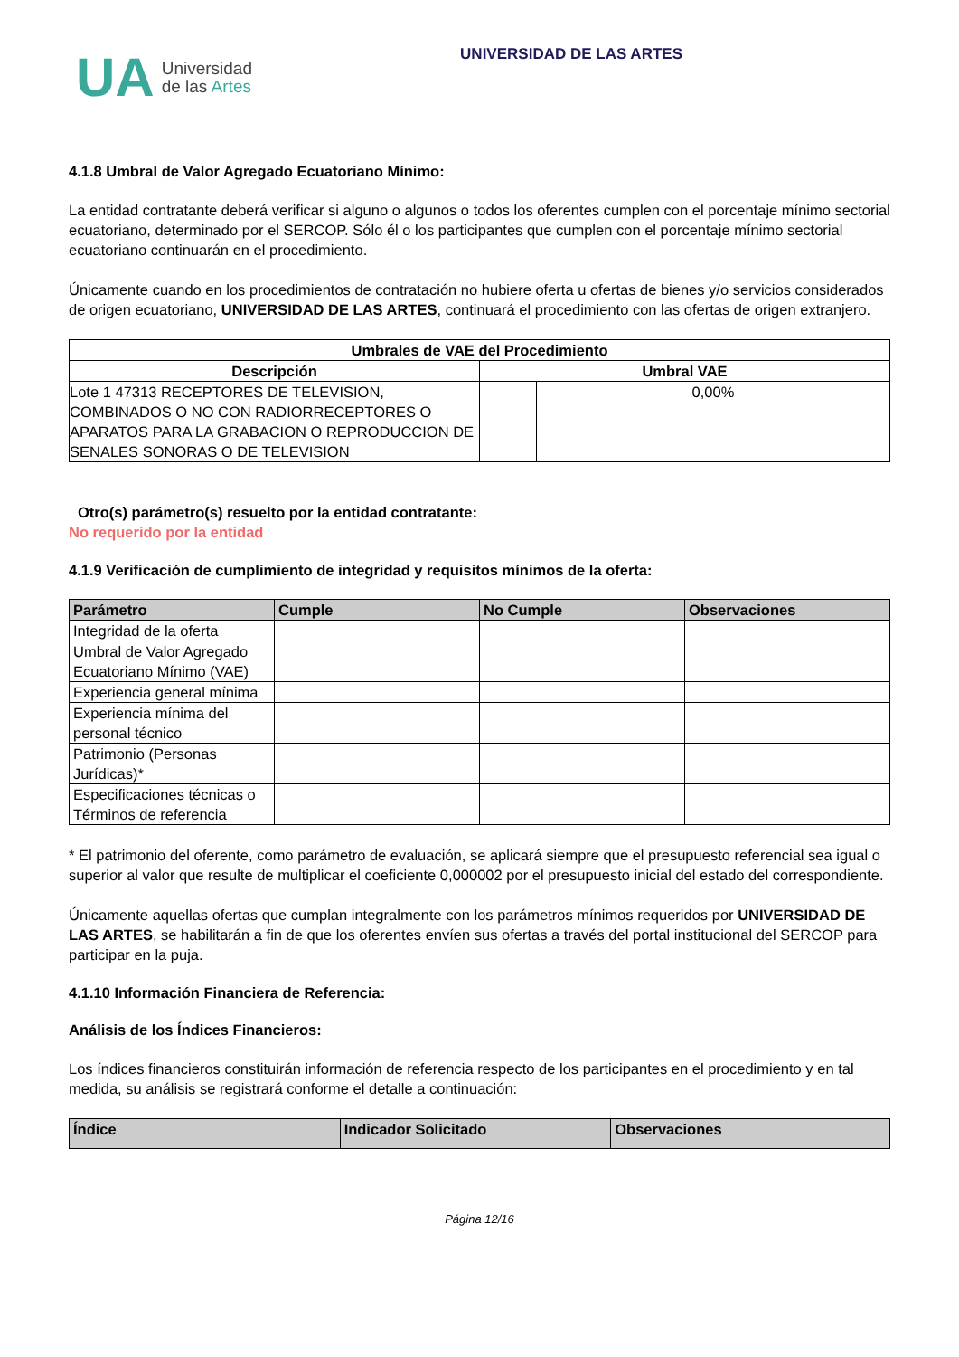UA
Universidad
de las Artes
UNIVERSIDAD DE LAS ARTES
4.1.8 Umbral de Valor Agregado Ecuatoriano Mínimo:
La entidad contratante deberá verificar si alguno o algunos o todos los oferentes cumplen con el porcentaje mínimo sectorial ecuatoriano, determinado por el SERCOP. Sólo él o los participantes que cumplen con el porcentaje mínimo sectorial ecuatoriano continuarán en el procedimiento.
Únicamente cuando en los procedimientos de contratación no hubiere oferta u ofertas de bienes y/o servicios considerados de origen ecuatoriano, UNIVERSIDAD DE LAS ARTES, continuará el procedimiento con las ofertas de origen extranjero.
| Umbrales de VAE del Procedimiento | | |
| --- | --- | --- |
| Descripción | Umbral VAE | |
| Lote 1 47313 RECEPTORES DE TELEVISION, COMBINADOS O NO CON RADIORRECEPTORES O APARATOS PARA LA GRABACION O REPRODUCCION DE SENALES SONORAS O DE TELEVISION | | 0,00% |
Otro(s) parámetro(s) resuelto por la entidad contratante:
No requerido por la entidad
4.1.9 Verificación de cumplimiento de integridad y requisitos mínimos de la oferta:
| Parámetro | Cumple | No Cumple | Observaciones |
| --- | --- | --- | --- |
| Integridad de la oferta | | | |
| Umbral de Valor Agregado Ecuatoriano Mínimo (VAE) | | | |
| Experiencia general mínima | | | |
| Experiencia mínima del personal técnico | | | |
| Patrimonio (Personas Jurídicas)* | | | |
| Especificaciones técnicas o Términos de referencia | | | |
* El patrimonio del oferente, como parámetro de evaluación, se aplicará siempre que el presupuesto referencial sea igual o superior al valor que resulte de multiplicar el coeficiente 0,000002 por el presupuesto inicial del estado del correspondiente.
Únicamente aquellas ofertas que cumplan integralmente con los parámetros mínimos requeridos por UNIVERSIDAD DE LAS ARTES, se habilitarán a fin de que los oferentes envíen sus ofertas a través del portal institucional del SERCOP para participar en la puja.
4.1.10 Información Financiera de Referencia:
Análisis de los Índices Financieros:
Los índices financieros constituirán información de referencia respecto de los participantes en el procedimiento y en tal medida, su análisis se registrará conforme el detalle a continuación:
| Índice | Indicador Solicitado | Observaciones |
| --- | --- | --- |
Página 12/16